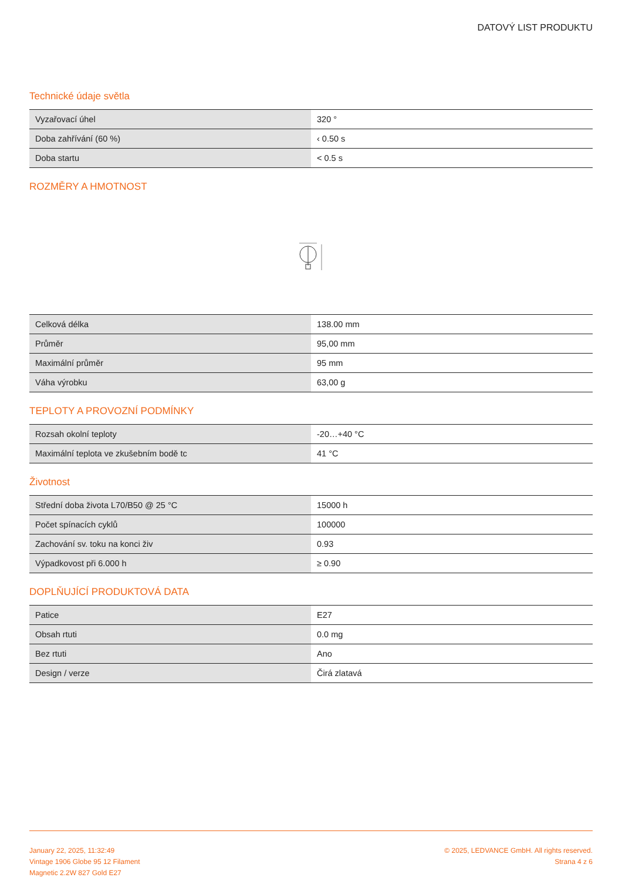DATOVÝ LIST PRODUKTU
Technické údaje světla
| Vyzařovací úhel | 320 ° |
| Doba zahřívání (60 %) | ‹ 0.50 s |
| Doba startu | < 0.5 s |
ROZMĚRY A HMOTNOST
| Celková délka | 138.00 mm |
| Průměr | 95,00 mm |
| Maximální průměr | 95 mm |
| Váha výrobku | 63,00 g |
TEPLOTY A PROVOZNÍ PODMÍNKY
| Rozsah okolní teploty | -20…+40 °C |
| Maximální teplota ve zkušebním bodě tc | 41 °C |
Životnost
| Střední doba života L70/B50 @ 25 °C | 15000 h |
| Počet spínacích cyklů | 100000 |
| Zachování sv. toku na konci živ | 0.93 |
| Výpadkovost při 6.000 h | ≥ 0.90 |
DOPLŇUJÍCÍ PRODUKTOVÁ DATA
| Patice | E27 |
| Obsah rtuti | 0.0 mg |
| Bez rtuti | Ano |
| Design / verze | Čirá zlatavá |
January 22, 2025, 11:32:49
Vintage 1906 Globe 95 12 Filament
Magnetic 2.2W 827 Gold E27
© 2025, LEDVANCE GmbH. All rights reserved.
Strana 4 z 6